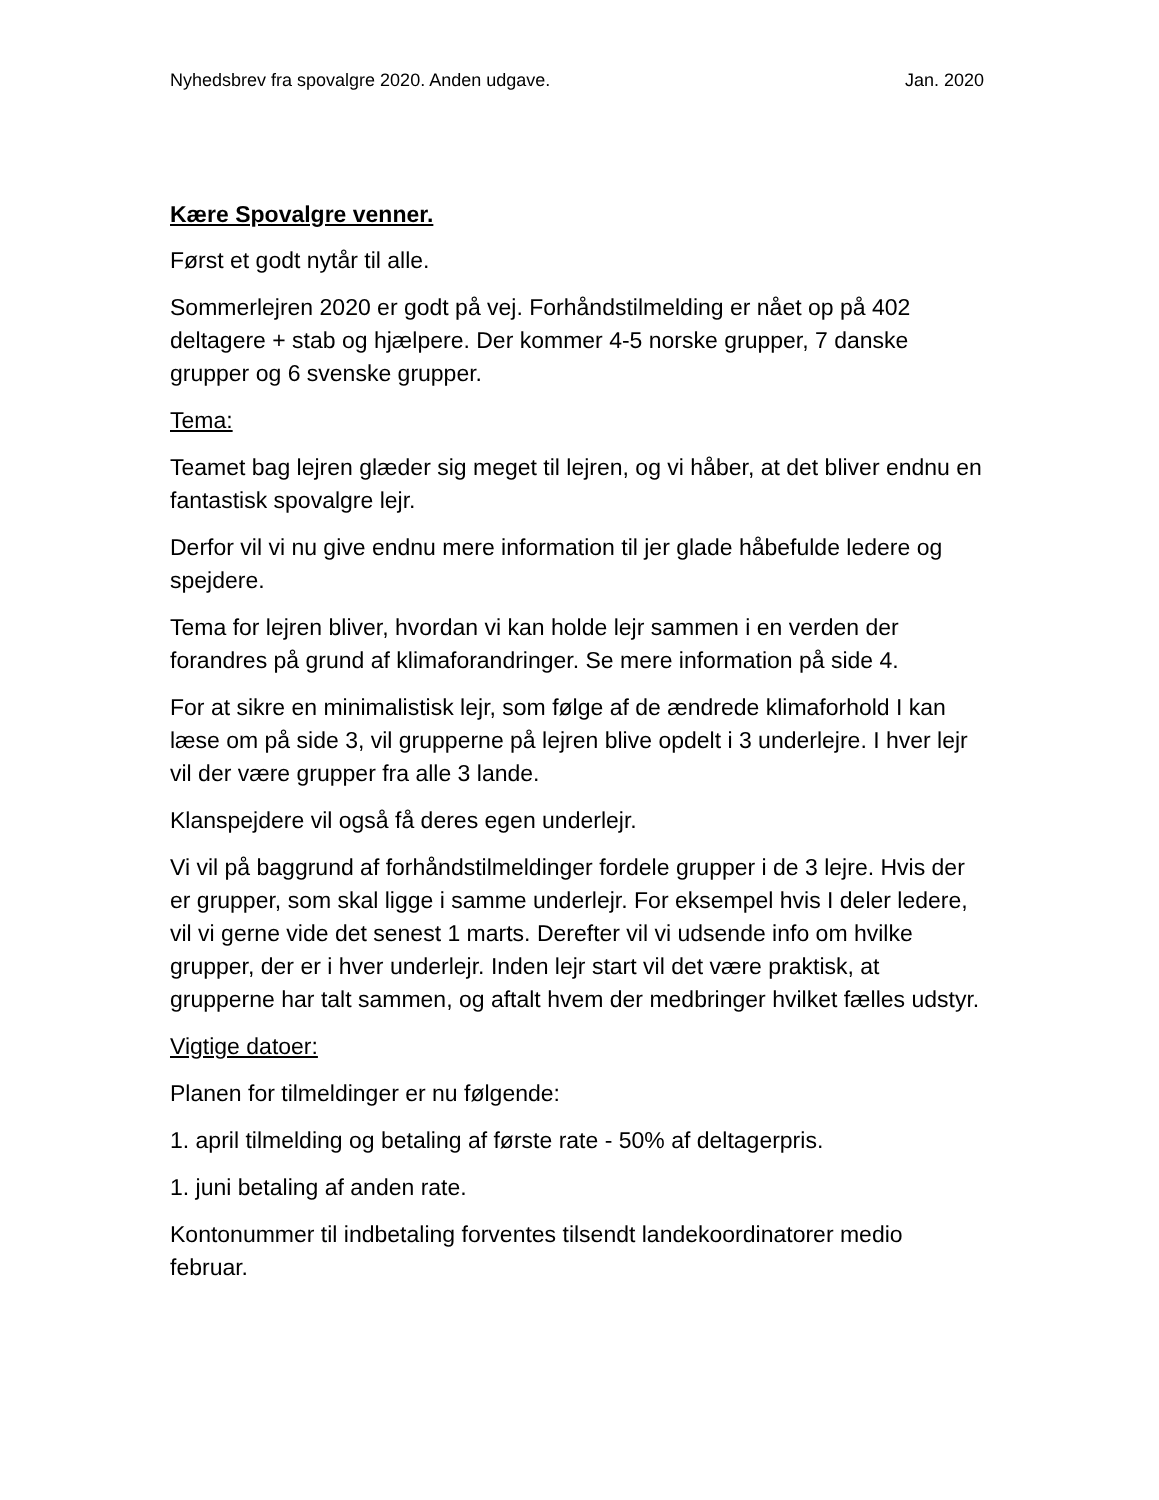Nyhedsbrev fra spovalgre 2020. Anden udgave. Jan. 2020
Kære Spovalgre venner.
Først et godt nytår til alle.
Sommerlejren 2020 er godt på vej. Forhåndstilmelding er nået op på 402 deltagere + stab og hjælpere. Der kommer 4-5 norske grupper, 7 danske grupper og 6 svenske grupper.
Tema:
Teamet bag lejren glæder sig meget til lejren, og vi håber, at det bliver endnu en fantastisk spovalgre lejr.
Derfor vil vi nu give endnu mere information til jer glade håbefulde ledere og spejdere.
Tema for lejren bliver, hvordan vi kan holde lejr sammen i en verden der forandres på grund af klimaforandringer. Se mere information på side 4.
For at sikre en minimalistisk lejr, som følge af de ændrede klimaforhold I kan læse om på side 3, vil grupperne på lejren blive opdelt i 3 underlejre. I hver lejr vil der være grupper fra alle 3 lande.
Klanspejdere vil også få deres egen underlejr.
Vi vil på baggrund af forhåndstilmeldinger fordele grupper i de 3 lejre. Hvis der er grupper, som skal ligge i samme underlejr. For eksempel hvis I deler ledere, vil vi gerne vide det senest 1 marts. Derefter vil vi udsende info om hvilke grupper, der er i hver underlejr. Inden lejr start vil det være praktisk, at grupperne har talt sammen, og aftalt hvem der medbringer hvilket fælles udstyr.
Vigtige datoer:
Planen for tilmeldinger er nu følgende:
1. april tilmelding og betaling af første rate - 50% af deltagerpris.
1. juni betaling af anden rate.
Kontonummer til indbetaling forventes tilsendt landekoordinatorer medio februar.